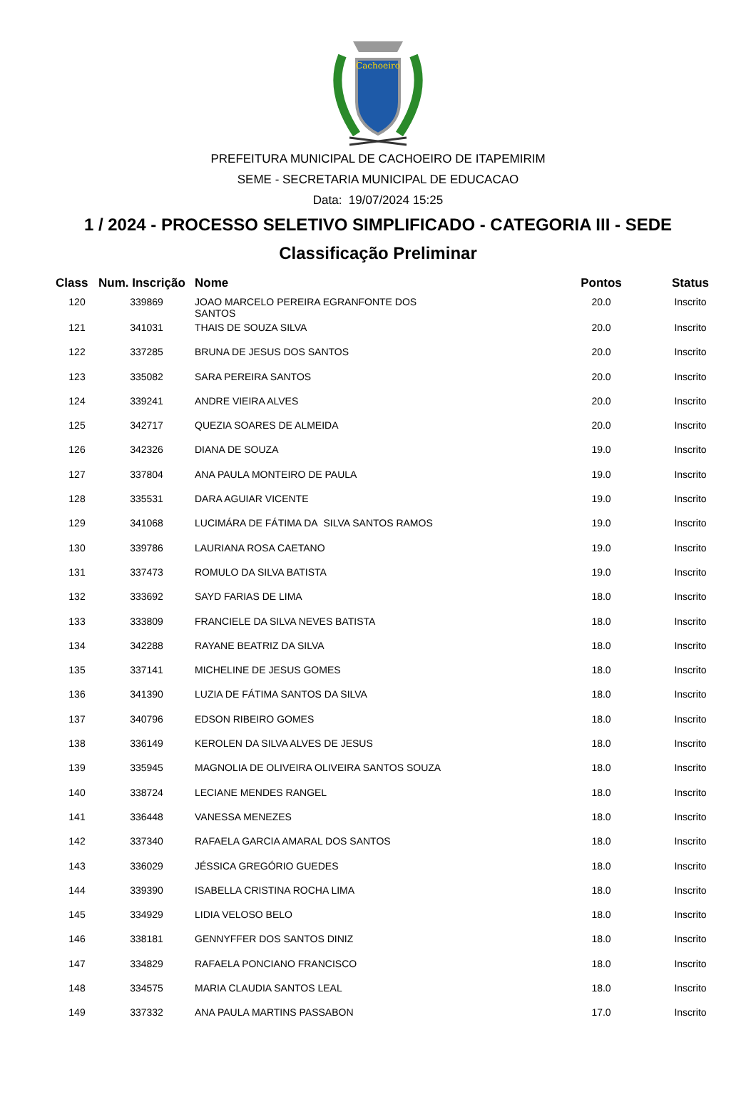Cachoeiro
PREFEITURA MUNICIPAL DE CACHOEIRO DE ITAPEMIRIM
SEME - SECRETARIA MUNICIPAL DE EDUCACAO
Data: 19/07/2024 15:25
1 / 2024 - PROCESSO SELETIVO SIMPLIFICADO - CATEGORIA III - SEDE
Classificação Preliminar
| Class | Num. Inscrição | Nome | Pontos | Status |
| --- | --- | --- | --- | --- |
| 120 | 339869 | JOAO MARCELO PEREIRA EGRANFONTE DOS SANTOS | 20.0 | Inscrito |
| 121 | 341031 | THAIS DE SOUZA SILVA | 20.0 | Inscrito |
| 122 | 337285 | BRUNA DE JESUS DOS SANTOS | 20.0 | Inscrito |
| 123 | 335082 | SARA PEREIRA SANTOS | 20.0 | Inscrito |
| 124 | 339241 | ANDRE VIEIRA ALVES | 20.0 | Inscrito |
| 125 | 342717 | QUEZIA SOARES DE ALMEIDA | 20.0 | Inscrito |
| 126 | 342326 | DIANA DE SOUZA | 19.0 | Inscrito |
| 127 | 337804 | ANA PAULA MONTEIRO DE PAULA | 19.0 | Inscrito |
| 128 | 335531 | DARA AGUIAR VICENTE | 19.0 | Inscrito |
| 129 | 341068 | LUCIMÁRA DE FÁTIMA DA SILVA SANTOS RAMOS | 19.0 | Inscrito |
| 130 | 339786 | LAURIANA ROSA CAETANO | 19.0 | Inscrito |
| 131 | 337473 | ROMULO DA SILVA BATISTA | 19.0 | Inscrito |
| 132 | 333692 | SAYD FARIAS DE LIMA | 18.0 | Inscrito |
| 133 | 333809 | FRANCIELE DA SILVA NEVES BATISTA | 18.0 | Inscrito |
| 134 | 342288 | RAYANE BEATRIZ DA SILVA | 18.0 | Inscrito |
| 135 | 337141 | MICHELINE DE JESUS GOMES | 18.0 | Inscrito |
| 136 | 341390 | LUZIA DE FÁTIMA SANTOS DA SILVA | 18.0 | Inscrito |
| 137 | 340796 | EDSON RIBEIRO GOMES | 18.0 | Inscrito |
| 138 | 336149 | KEROLEN DA SILVA ALVES DE JESUS | 18.0 | Inscrito |
| 139 | 335945 | MAGNOLIA DE OLIVEIRA OLIVEIRA SANTOS SOUZA | 18.0 | Inscrito |
| 140 | 338724 | LECIANE MENDES RANGEL | 18.0 | Inscrito |
| 141 | 336448 | VANESSA MENEZES | 18.0 | Inscrito |
| 142 | 337340 | RAFAELA GARCIA AMARAL DOS SANTOS | 18.0 | Inscrito |
| 143 | 336029 | JÉSSICA GREGÓRIO GUEDES | 18.0 | Inscrito |
| 144 | 339390 | ISABELLA CRISTINA ROCHA LIMA | 18.0 | Inscrito |
| 145 | 334929 | LIDIA VELOSO BELO | 18.0 | Inscrito |
| 146 | 338181 | GENNYFFER DOS SANTOS DINIZ | 18.0 | Inscrito |
| 147 | 334829 | RAFAELA PONCIANO FRANCISCO | 18.0 | Inscrito |
| 148 | 334575 | MARIA CLAUDIA SANTOS LEAL | 18.0 | Inscrito |
| 149 | 337332 | ANA PAULA MARTINS PASSABON | 17.0 | Inscrito |